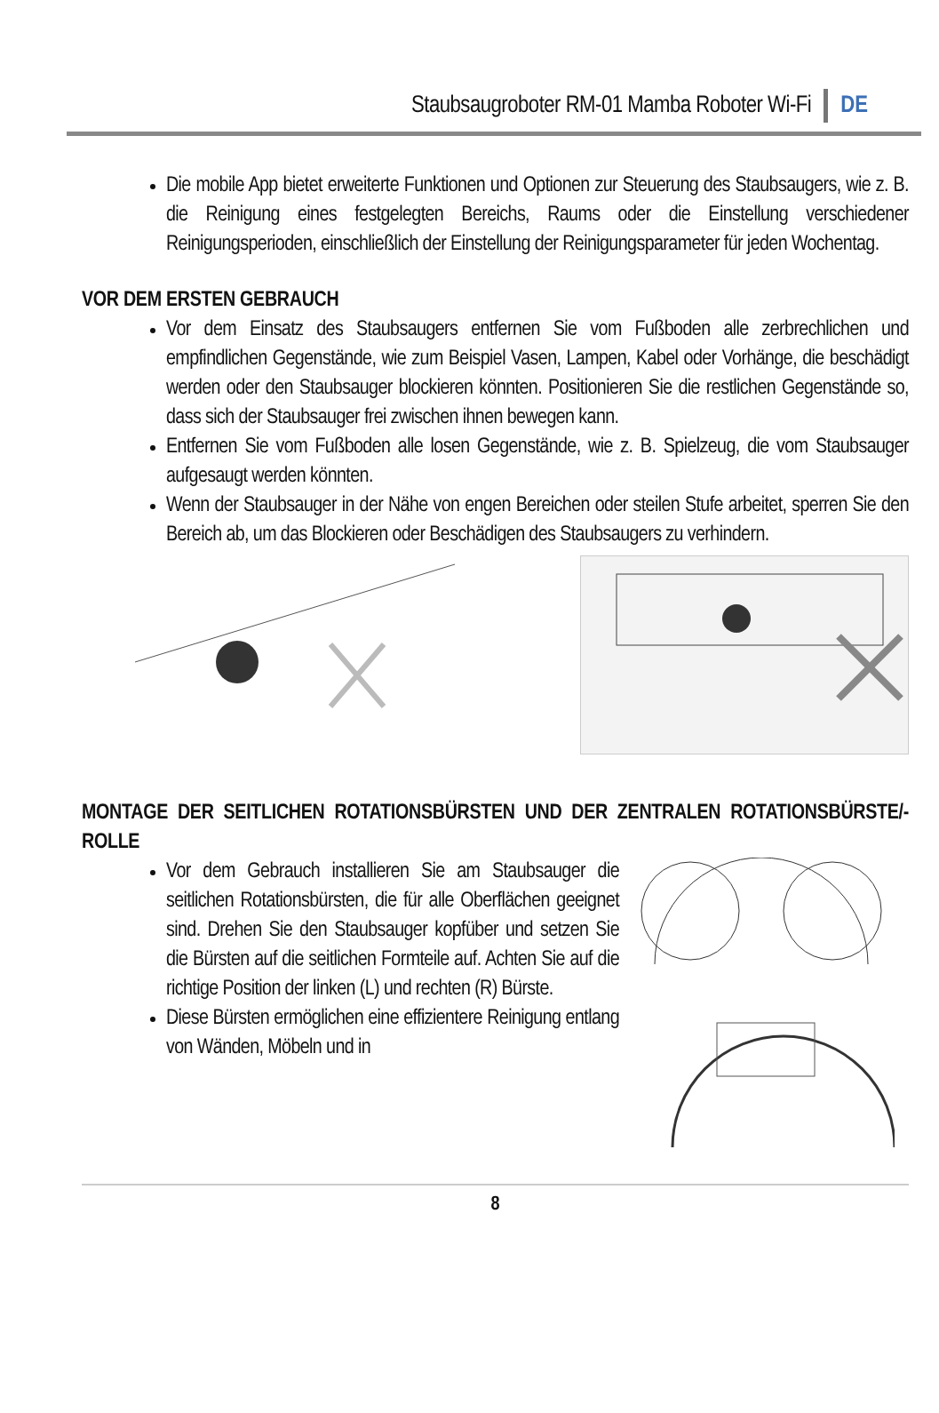Staubsaugroboter RM-01 Mamba Roboter Wi-Fi DE
Die mobile App bietet erweiterte Funktionen und Optionen zur Steuerung des Staubsaugers, wie z. B. die Reinigung eines festgelegten Bereichs, Raums oder die Einstellung verschiedener Reinigungsperioden, einschließlich der Einstellung der Reinigungsparameter für jeden Wochentag.
VOR DEM ERSTEN GEBRAUCH
Vor dem Einsatz des Staubsaugers entfernen Sie vom Fußboden alle zerbrechlichen und empfindlichen Gegenstände, wie zum Beispiel Vasen, Lampen, Kabel oder Vorhänge, die beschädigt werden oder den Staubsauger blockieren könnten. Positionieren Sie die restlichen Gegenstände so, dass sich der Staubsauger frei zwischen ihnen bewegen kann.
Entfernen Sie vom Fußboden alle losen Gegenstände, wie z. B. Spielzeug, die vom Staubsauger aufgesaugt werden könnten.
Wenn der Staubsauger in der Nähe von engen Bereichen oder steilen Stufe arbeitet, sperren Sie den Bereich ab, um das Blockieren oder Beschädigen des Staubsaugers zu verhindern.
MONTAGE DER SEITLICHEN ROTATIONSBÜRSTEN UND DER ZENTRALEN ROTATIONSBÜRSTE/-ROLLE
Vor dem Gebrauch installieren Sie am Staubsauger die seitlichen Rotationsbürsten, die für alle Oberflächen geeignet sind. Drehen Sie den Staubsauger kopfüber und setzen Sie die Bürsten auf die seitlichen Formteile auf. Achten Sie auf die richtige Position der linken (L) und rechten (R) Bürste.
Diese Bürsten ermöglichen eine effizientere Reinigung entlang von Wänden, Möbeln und in
8